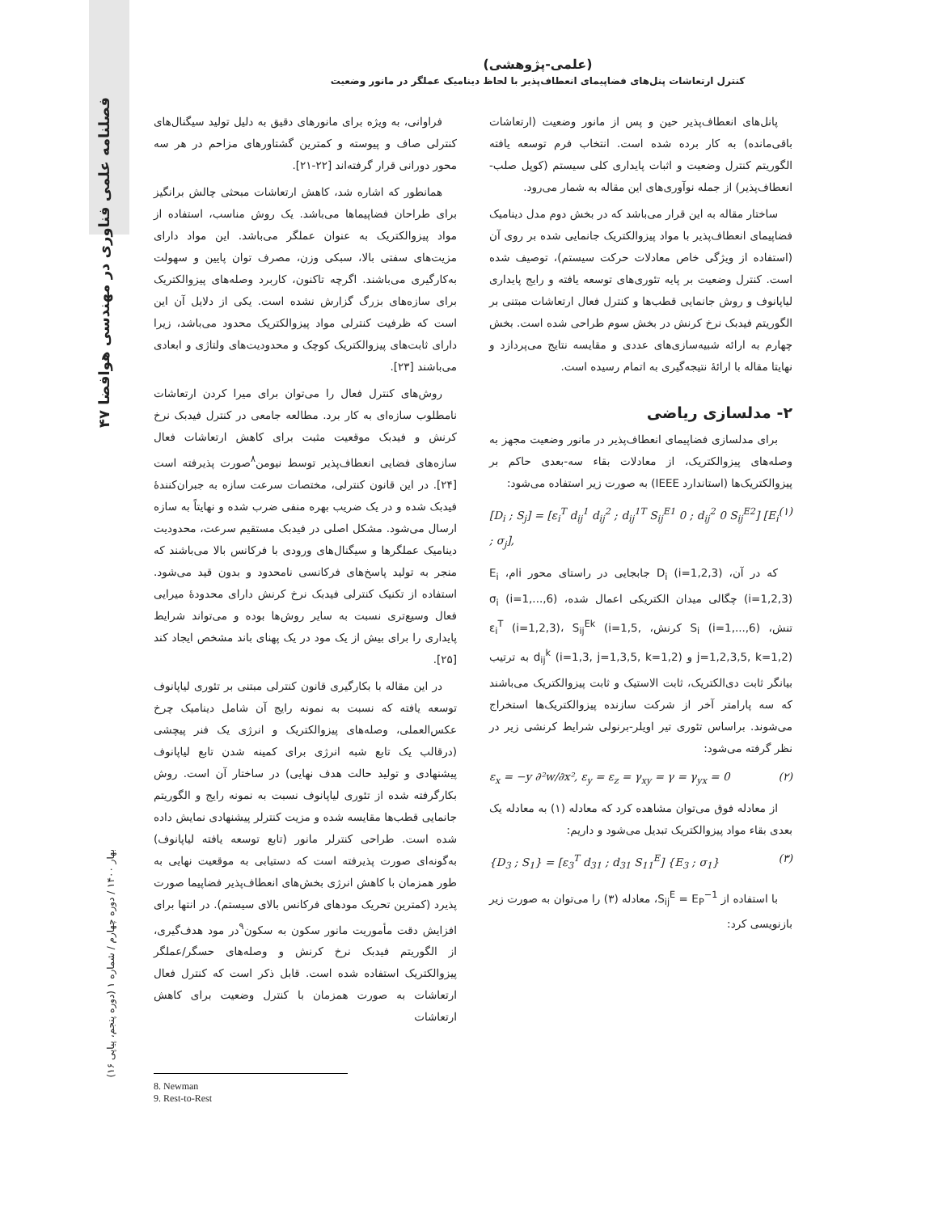۴۷ فصلنامه علمی فناوری در مهندسی هوافضا
بهار ۱۴۰۰ / دوره چهارم / شماره ۱ (دوره پنجم، پیاپی ۱۶)
(علمی-پژوهشی)
کنترل ارتعاشات پنل‌های فضاپیمای انعطاف‌پذیر با لحاظ دینامیک عملگر در مانور وضعیت
فراوانی، به ویژه برای مانورهای دقیق به دلیل تولید سیگنال‌های کنترلی صاف و پیوسته و کمترین گشتاورهای مزاحم در هر سه محور دورانی قرار گرفته‌اند [۲۲-۲۱].
همانطور که اشاره شد، کاهش ارتعاشات مبحثی چالش برانگیز برای طراحان فضاپیماها می‌باشد. یک روش مناسب، استفاده از مواد پیزوالکتریک به عنوان عملگر می‌باشد. این مواد دارای مزیت‌های سفتی بالا، سبکی وزن، مصرف توان پایین و سهولت به‌کارگیری می‌باشند. اگرچه تاکنون، کاربرد وصله‌های پیزوالکتریک برای سازه‌های بزرگ گزارش نشده است. یکی از دلایل آن این است که ظرفیت کنترلی مواد پیزوالکتریک محدود می‌باشد، زیرا دارای ثابت‌های پیزوالکتریک کوچک و محدودیت‌های ولتاژی و ابعادی می‌باشند [۲۳].
روش‌های کنترل فعال را می‌توان برای میرا کردن ارتعاشات نامطلوب سازه‌ای به کار برد. مطالعه جامعی در کنترل فیدبک نرخ کرنش و فیدبک موقعیت مثبت برای کاهش ارتعاشات فعال سازه‌های فضایی انعطاف‌پذیر توسط نیومن<sup>۸</sup>صورت پذیرفته است [۲۴]. در این قانون کنترلی، مختصات سرعت سازه به جبران‌کنندهٔ فیدبک شده و در یک ضریب بهره منفی ضرب شده و نهایتاً به سازه ارسال می‌شود. مشکل اصلی در فیدبک مستقیم سرعت، محدودیت دینامیک عملگرها و سیگنال‌های ورودی با فرکانس بالا می‌باشند که منجر به تولید پاسخ‌های فرکانسی نامحدود و بدون قید می‌شود. استفاده از تکنیک کنترلی فیدبک نرخ کرنش دارای محدودهٔ میرایی فعال وسیع‌تری نسبت به سایر روش‌ها بوده و می‌تواند شرایط پایداری را برای بیش از یک مود در یک پهنای باند مشخص ایجاد کند [۲۵].
در این مقاله با بکارگیری قانون کنترلی مبتنی بر تئوری لیاپانوف توسعه یافته که نسبت به نمونه رایج آن شامل دینامیک چرخ عکس‌العملی، وصله‌های پیزوالکتریک و انرژی یک فنر پیچشی (درقالب یک تابع شبه انرژی برای کمینه شدن تابع لیاپانوف پیشنهادی و تولید حالت هدف نهایی) در ساختار آن است. روش بکارگرفته شده از تئوری لیاپانوف نسبت به نمونه رایج و الگوریتم جانمایی قطب‌ها مقایسه شده و مزیت کنترلر پیشنهادی نمایش داده شده است. طراحی کنترلر مانور (تابع توسعه یافته لیاپانوف) به‌گونه‌ای صورت پذیرفته است که دستیابی به موقعیت نهایی به طور همزمان با کاهش انرژی بخش‌های انعطاف‌پذیر فضاپیما صورت پذیرد (کمترین تحریک مودهای فرکانس بالای سیستم). در انتها برای افزایش دقت مأموریت مانور سکون به سکون<sup>۹</sup>در مود هدف‌گیری، از الگوریتم فیدبک نرخ کرنش و وصله‌های حسگر/عملگر پیزوالکتریک استفاده شده است. قابل ذکر است که کنترل فعال ارتعاشات به صورت همزمان با کنترل وضعیت برای کاهش ارتعاشات
پانل‌های انعطاف‌پذیر حین و پس از مانور وضعیت (ارتعاشات باقی‌مانده) به کار برده شده است. انتخاب فرم توسعه یافته الگوریتم کنترل وضعیت و اثبات پایداری کلی سیستم (کوپل صلب-انعطاف‌پذیر) از جمله نوآوری‌های این مقاله به شمار می‌رود.
ساختار مقاله به این قرار می‌باشد که در بخش دوم مدل دینامیک فضاپیمای انعطاف‌پذیر با مواد پیزوالکتریک جانمایی شده بر روی آن (استفاده از ویژگی خاص معادلات حرکت سیستم)، توصیف شده است. کنترل وضعیت بر پایه تئوری‌های توسعه یافته و رایج پایداری لیاپانوف و روش جانمایی قطب‌ها و کنترل فعال ارتعاشات مبتنی بر الگوریتم فیدبک نرخ کرنش در بخش سوم طراحی شده است. بخش چهارم به ارائه شبیه‌سازی‌های عددی و مقایسه نتایج می‌پردازد و نهایتا مقاله با ارائهٔ نتیجه‌گیری به اتمام رسیده است.
۲- مدلسازی ریاضی
برای مدلسازی فضاپیمای انعطاف‌پذیر در مانور وضعیت مجهز به وصله‌های پیزوالکتریک، از معادلات بقاء سه-بعدی حاکم بر پیزوالکتریک‌ها (استاندارد IEEE) به صورت زیر استفاده می‌شود:
[D<sub>i</sub> ; S<sub>j</sub>] = [ε<sub>i</sub><sup>T</sup> d<sub>ij</sub><sup>1</sup> d<sub>ij</sub><sup>2</sup> ; d<sub>ij</sub><sup>1T</sup> S<sub>ij</sub><sup>E1</sup> 0 ; d<sub>ij</sub><sup>2</sup> 0 S<sub>ij</sub><sup>E2</sup>] [E<sub>i</sub> ; σ<sub>j</sub>], (۱)
که در آن، D<sub>i</sub> (i=1,2,3) جابجایی در راستای محور iام، E<sub>i</sub> (i=1,2,3) چگالی میدان الکتریکی اعمال شده، σ<sub>i</sub> (i=1,...,6) تنش، S<sub>i</sub> (i=1,...,6) کرنش، ε<sub>i</sub><sup>T</sup> (i=1,2,3)، S<sub>ij</sub><sup>Ek</sup> (i=1,5, j=1,2,3,5, k=1,2) و d<sub>ij</sub><sup>k</sup> (i=1,3, j=1,3,5, k=1,2) به ترتیب بیانگر ثابت دی‌الکتریک، ثابت الاستیک و ثابت پیزوالکتریک می‌باشند که سه پارامتر آخر از شرکت سازنده پیزوالکتریک‌ها استخراج می‌شوند. براساس تئوری تیر اویلر-برنولی شرایط کرنشی زیر در نظر گرفته می‌شود:
ε<sub>x</sub> = −y ∂²w/∂x², ε<sub>y</sub> = ε<sub>z</sub> = γ<sub>xy</sub> = γ = γ<sub>yx</sub> = 0 (۲)
از معادله فوق می‌توان مشاهده کرد که معادله (۱) به معادله یک بعدی بقاء مواد پیزوالکتریک تبدیل می‌شود و داریم:
{D<sub>3</sub> ; S<sub>1</sub>} = [ε<sub>3</sub><sup>T</sup> d<sub>31</sub> ; d<sub>31</sub> S<sub>11</sub><sup>E</sup>] {E<sub>3</sub> ; σ<sub>1</sub>} (۳)
با استفاده از S<sub>ij</sub><sup>E</sup> = E<sub>P</sub><sup>−1</sup>، معادله (۳) را می‌توان به صورت زیر بازنویسی کرد:
8. Newman
9. Rest-to-Rest